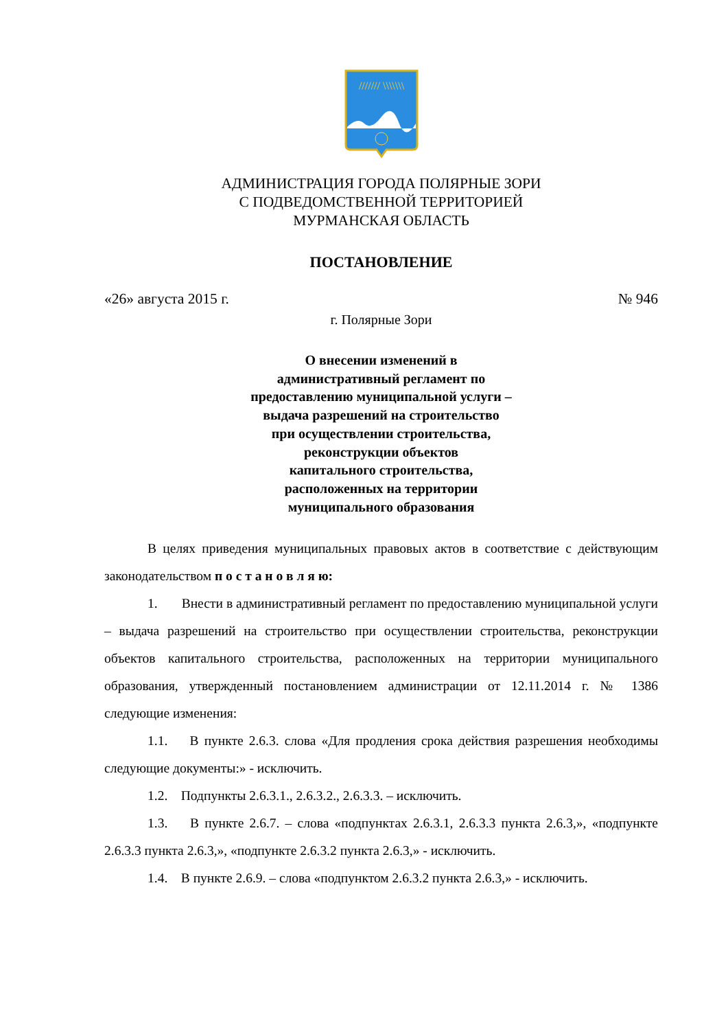/////// \\\\\\\
АДМИНИСТРАЦИЯ ГОРОДА ПОЛЯРНЫЕ ЗОРИ
С ПОДВЕДОМСТВЕННОЙ ТЕРРИТОРИЕЙ
МУРМАНСКАЯ ОБЛАСТЬ
ПОСТАНОВЛЕНИЕ
«26» августа 2015 г. № 946
г. Полярные Зори
О внесении изменений в
административный регламент по
предоставлению муниципальной услуги –
выдача разрешений на строительство
при осуществлении строительства,
реконструкции объектов
капитального строительства,
расположенных на территории
муниципального образования
В целях приведения муниципальных правовых актов в соответствие с действующим законодательством п о с т а н о в л я ю:
1. Внести в административный регламент по предоставлению муниципальной услуги – выдача разрешений на строительство при осуществлении строительства, реконструкции объектов капитального строительства, расположенных на территории муниципального образования, утвержденный постановлением администрации от 12.11.2014 г. № 1386 следующие изменения:
1.1. В пункте 2.6.3. слова «Для продления срока действия разрешения необходимы следующие документы:» - исключить.
1.2. Подпункты 2.6.3.1., 2.6.3.2., 2.6.3.3. – исключить.
1.3. В пункте 2.6.7. – слова «подпунктах 2.6.3.1, 2.6.3.3 пункта 2.6.3,», «подпункте 2.6.3.3 пункта 2.6.3,», «подпункте 2.6.3.2 пункта 2.6.3,» - исключить.
1.4. В пункте 2.6.9. – слова «подпунктом 2.6.3.2 пункта 2.6.3,» - исключить.